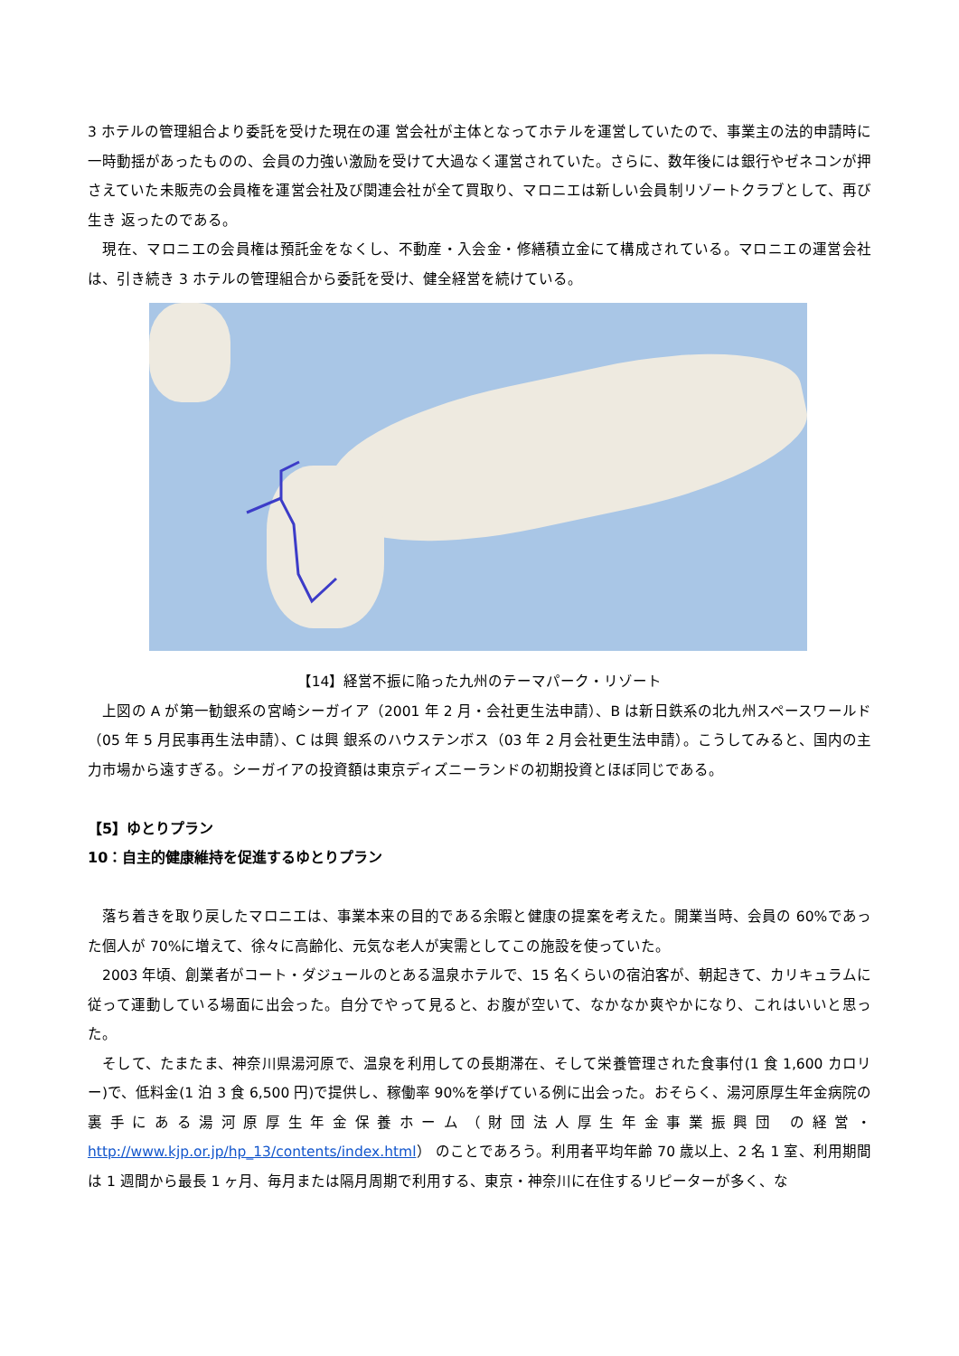3 ホテルの管理組合より委託を受けた現在の運 営会社が主体となってホテルを運営していたので、事業主の法的申請時に一時動揺があったものの、会員の力強い激励を受けて大過なく運営されていた。さらに、数年後には銀行やゼネコンが押さえていた未販売の会員権を運営会社及び関連会社が全て買取り、マロニエは新しい会員制リゾートクラブとして、再び生き 返ったのである。
　現在、マロニエの会員権は預託金をなくし、不動産・入会金・修繕積立金にて構成されている。マロニエの運営会社は、引き続き 3 ホテルの管理組合から委託を受け、健全経営を続けている。
【14】経営不振に陥った九州のテーマパーク・リゾート
　上図の A が第一勧銀系の宮崎シーガイア（2001 年 2 月・会社更生法申請）、B は新日鉄系の北九州スペースワールド（05 年 5 月民事再生法申請）、C は興 銀系のハウステンボス（03 年 2 月会社更生法申請）。こうしてみると、国内の主力市場から遠すぎる。シーガイアの投資額は東京ディズニーランドの初期投資とほぼ同じである。
【5】ゆとりプラン
10：自主的健康維持を促進するゆとりプラン
　落ち着きを取り戻したマロニエは、事業本来の目的である余暇と健康の提案を考えた。開業当時、会員の 60%であった個人が 70%に増えて、徐々に高齢化、元気な老人が実需としてこの施設を使っていた。
　2003 年頃、創業者がコート・ダジュールのとある温泉ホテルで、15 名くらいの宿泊客が、朝起きて、カリキュラムに従って運動している場面に出会った。自分でやって見ると、お腹が空いて、なかなか爽やかになり、これはいいと思った。
　そして、たまたま、神奈川県湯河原で、温泉を利用しての長期滞在、そして栄養管理された食事付(1 食 1,600 カロリー)で、低料金(1 泊 3 食 6,500 円)で提供し、稼働率 90%を挙げている例に出会った。おそらく、湯河原厚生年金病院の裏手にある湯河原厚生年金保養ホーム（財団法人厚生年金事業振興団 の経営・http://www.kjp.or.jp/hp_13/contents/index.html） のことであろう。利用者平均年齢 70 歳以上、2 名 1 室、利用期間は 1 週間から最長 1 ヶ月、毎月または隔月周期で利用する、東京・神奈川に在住するリピーターが多く、な